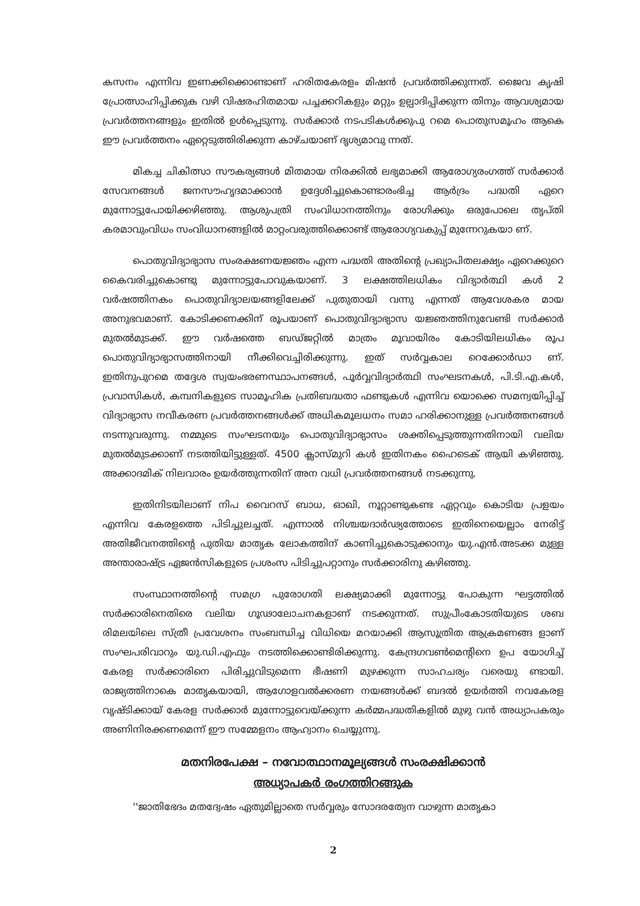കസനം എന്നിവ ഇണക്കിക്കൊണ്ടാണ് ഹരിതകേരളം മിഷൻ പ്രവർത്തിക്കുന്നത്. ജൈവ കൃഷി പ്രോത്സാഹിപ്പിക്കുക വഴി വിഷരഹിതമായ പച്ചക്കറികളും മറ്റും ഉല്പാദിപ്പിക്കുന്ന തിനും ആവശ്യമായ പ്രവർത്തനങ്ങളും ഇതിൽ ഉൾപ്പെടുന്നു. സർക്കാർ നടപടികൾക്കുപു റമെ പൊതുസമൂഹം ആകെ ഈ പ്രവർത്തനം ഏറ്റെടുത്തിരിക്കുന്ന കാഴ്ചയാണ് ദൃശ്യമാവു ന്നത്.
മികച്ച ചികിത്സാ സൗകര്യങ്ങൾ മിതമായ നിരക്കിൽ ലഭ്യമാക്കി ആരോഗ്യരംഗത്ത് സർക്കാർ സേവനങ്ങൾ ജനസൗഹൃദമാക്കാൻ ഉദ്ദേശിച്ചുകൊണ്ടാരംഭിച്ച ആർദ്രം പദ്ധതി ഏറെ മുന്നോട്ടുപോയിക്കഴിഞ്ഞു. ആശുപത്രി സംവിധാനത്തിനും രോഗിക്കും ഒരുപോലെ തൃപ്തി കരമാവുംവിധം സംവിധാനങ്ങളിൽ മാറ്റംവരുത്തിക്കൊണ്ട് ആരോഗ്യവകുപ്പ് മുന്നേറുകയാ ണ്.
പൊതുവിദ്യാഭ്യാസ സംരക്ഷണയജ്ഞം എന്ന പദ്ധതി അതിന്റെ പ്രഖ്യാപിതലക്ഷ്യം ഏറെക്കുറെ കൈവരിച്ചുകൊണ്ടു മുന്നോട്ടുപോവുകയാണ്. 3 ലക്ഷത്തിലധികം വിദ്യാർത്ഥി കൾ 2 വർഷത്തിനകം പൊതുവിദ്യാലയങ്ങളിലേക്ക് പുതുതായി വന്നു എന്നത് ആവേശകര മായ അനുഭവമാണ്. കോടിക്കണക്കിന് രൂപയാണ് പൊതുവിദ്യാഭ്യാസ യജ്ഞത്തിനുവേണ്ടി സർക്കാർ മുതൽമുടക്ക്. ഈ വർഷത്തെ ബഡ്ജറ്റിൽ മാത്രം മൂവായിരം കോടിയിലധികം രൂപ പൊതുവിദ്യാഭ്യാസത്തിനായി നീക്കിവെച്ചിരിക്കുന്നു. ഇത് സർവ്വകാല റെക്കോർഡാ ണ്. ഇതിനുപുറമെ തദ്ദേശ സ്വയംഭരണസ്ഥാപനങ്ങൾ, പൂർവ്വവിദ്യാർത്ഥി സംഘടനകൾ, പി.ടി.എ.കൾ, പ്രവാസികൾ, കമ്പനികളുടെ സാമൂഹിക പ്രതിബദ്ധതാ ഫണ്ടുകൾ എന്നിവ യൊക്കെ സമന്വയിപ്പിച്ച് വിദ്യാഭ്യാസ നവീകരണ പ്രവർത്തനങ്ങൾക്ക് അധികമൂലധനം സമാ ഹരിക്കാനുള്ള പ്രവർത്തനങ്ങൾ നടന്നുവരുന്നു. നമ്മുടെ സംഘടനയും പൊതുവിദ്യാഭ്യാസം ശക്തിപ്പെടുത്തുന്നതിനായി വലിയ മുതൽമുടക്കാണ് നടത്തിയിട്ടുള്ളത്. 4500 ക്ലാസ്മുറി കൾ ഇതിനകം ഹൈടെക് ആയി കഴിഞ്ഞു. അക്കാദമിക് നിലവാരം ഉയർത്തുന്നതിന് അന വധി പ്രവർത്തനങ്ങൾ നടക്കുന്നു.
ഇതിനിടയിലാണ് നിപ വൈറസ് ബാധ, ഓഖി, നൂറ്റാണ്ടുകണ്ട ഏറ്റവും കൊടിയ പ്രളയം എന്നിവ കേരളത്തെ പിടിച്ചുലച്ചത്. എന്നാൽ നിശ്ചയദാർഢ്യത്തോടെ ഇതിനെയെല്ലാം നേരിട്ട് അതിജീവനത്തിന്റെ പുതിയ മാതൃക ലോകത്തിന് കാണിച്ചുകൊടുക്കാനും യു.എൻ.അടക്ക മുള്ള അന്താരാഷ്ട്ര ഏജൻസികളുടെ പ്രശംസ പിടിച്ചുപറ്റാനും സർക്കാരിനു കഴിഞ്ഞു.
സംസ്ഥാനത്തിന്റെ സമഗ്ര പുരോഗതി ലക്ഷ്യമാക്കി മുന്നോട്ടു പോകുന്ന ഘട്ടത്തിൽ സർക്കാരിനെതിരെ വലിയ ഗൂഢാലോചനകളാണ് നടക്കുന്നത്. സുപ്രീംകോടതിയുടെ ശബ രിമലയിലെ സ്ത്രീ പ്രവേശനം സംബന്ധിച്ച വിധിയെ മറയാക്കി ആസൂത്രിത ആക്രമണങ്ങ ളാണ് സംഘപരിവാറും യു.ഡി.എഫും നടത്തിക്കൊണ്ടിരിക്കുന്നു. കേന്ദ്രഗവൺമെന്റിനെ ഉപ യോഗിച്ച് കേരള സർക്കാരിനെ പിരിച്ചുവിടുമെന്ന ഭീഷണി മുഴക്കുന്ന സാഹചര്യം വരെയു ണ്ടായി. രാജ്യത്തിനാകെ മാതൃകയായി, ആഗോളവൽക്കരണ നയങ്ങൾക്ക് ബദൽ ഉയർത്തി നവകേരള വൃഷ്ടിക്കായ് കേരള സർക്കാർ മുന്നോട്ടുവെയ്ക്കുന്ന കർമ്മപദ്ധതികളിൽ മുഴു വൻ അധ്യാപകരും അണിനിരക്കണമെന്ന് ഈ സമ്മേളനം ആഹ്വാനം ചെയ്യുന്നു.
മതനിരപേക്ഷ – നവോത്ഥാനമൂല്യങ്ങൾ സംരക്ഷിക്കാൻ
അധ്യാപകർ രംഗത്തിറങ്ങുക
''ജാതിഭേദം മതദ്വേഷം ഏതുമില്ലാതെ സർവ്വരും സോദരത്വേന വാഴുന്ന മാതൃകാ
2